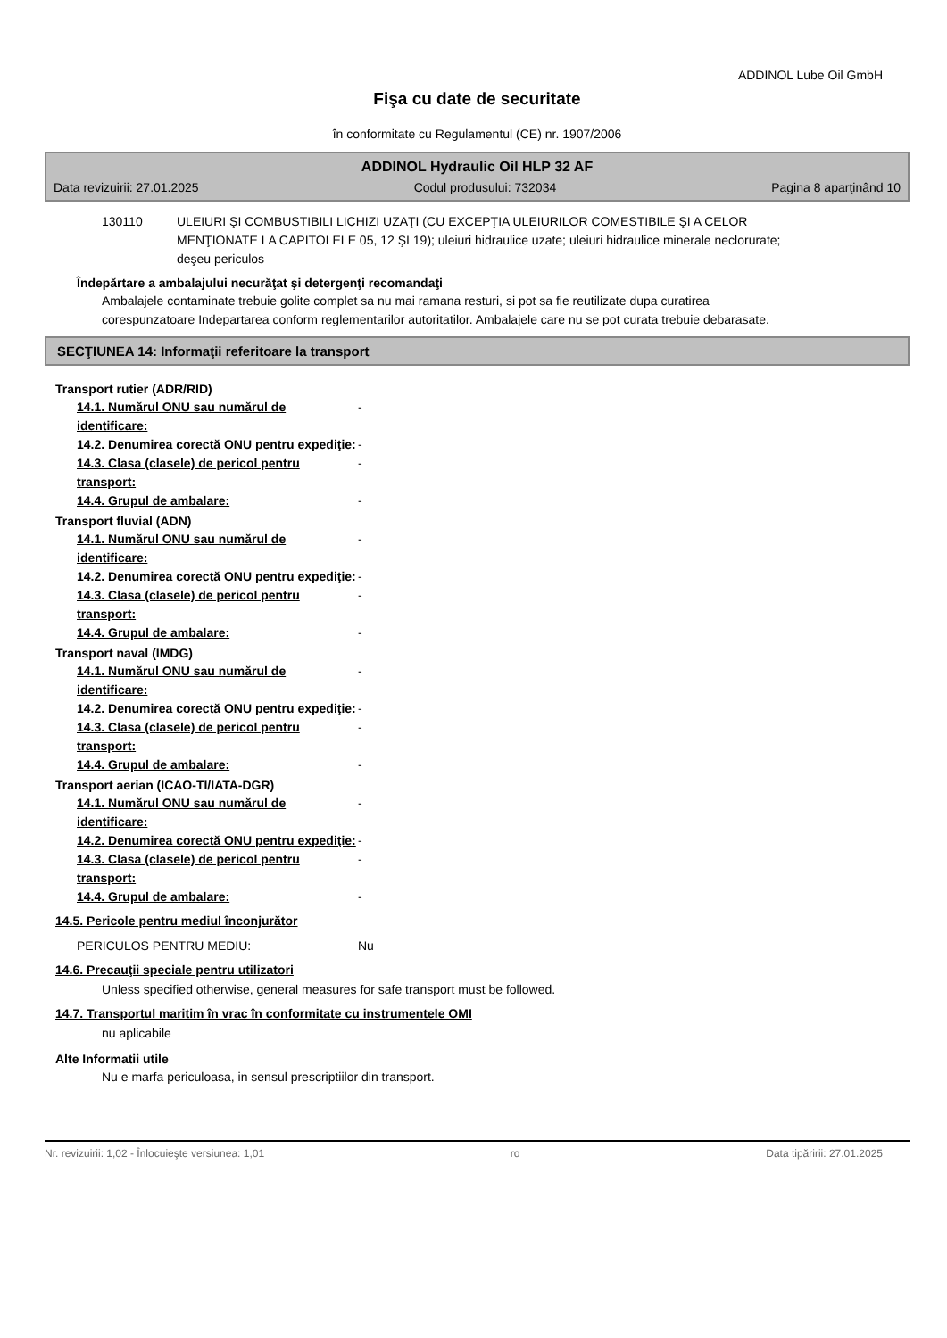ADDINOL Lube Oil GmbH
Fişa cu date de securitate
în conformitate cu Regulamentul (CE) nr. 1907/2006
ADDINOL Hydraulic Oil HLP 32 AF
Data revizuirii: 27.01.2025 Codul produsului: 732034 Pagina 8 aparţinând 10
130110 ULEIURI ŞI COMBUSTIBILI LICHIZI UZAŢI (CU EXCEPŢIA ULEIURILOR COMESTIBILE ŞI A CELOR MENŢIONATE LA CAPITOLELE 05, 12 ŞI 19); uleiuri hidraulice uzate; uleiuri hidraulice minerale neclorurate; deşeu periculos
Îndepărtare a ambalajului necurăţat şi detergenţi recomandaţi
Ambalajele contaminate trebuie golite complet sa nu mai ramana resturi, si pot sa fie reutilizate dupa curatirea corespunzatoare Indepartarea conform reglementarilor autoritatilor. Ambalajele care nu se pot curata trebuie debarasate.
SECŢIUNEA 14: Informaţii referitoare la transport
Transport rutier (ADR/RID)
14.1. Numărul ONU sau numărul de identificare: -
14.2. Denumirea corectă ONU pentru expediţie: -
14.3. Clasa (clasele) de pericol pentru transport: -
14.4. Grupul de ambalare: -
Transport fluvial (ADN)
14.1. Numărul ONU sau numărul de identificare: -
14.2. Denumirea corectă ONU pentru expediţie: -
14.3. Clasa (clasele) de pericol pentru transport: -
14.4. Grupul de ambalare: -
Transport naval (IMDG)
14.1. Numărul ONU sau numărul de identificare: -
14.2. Denumirea corectă ONU pentru expediţie: -
14.3. Clasa (clasele) de pericol pentru transport: -
14.4. Grupul de ambalare: -
Transport aerian (ICAO-TI/IATA-DGR)
14.1. Numărul ONU sau numărul de identificare: -
14.2. Denumirea corectă ONU pentru expediţie: -
14.3. Clasa (clasele) de pericol pentru transport: -
14.4. Grupul de ambalare: -
14.5. Pericole pentru mediul înconjurător
PERICULOS PENTRU MEDIU: Nu
14.6. Precauţii speciale pentru utilizatori
Unless specified otherwise, general measures for safe transport must be followed.
14.7. Transportul maritim în vrac în conformitate cu instrumentele OMI
nu aplicabile
Alte Informatii utile
Nu e marfa periculoasa, in sensul prescriptiilor din transport.
Nr. revizuirii: 1,02 - Înlocuieşte versiunea: 1,01 ro Data tipăririi: 27.01.2025